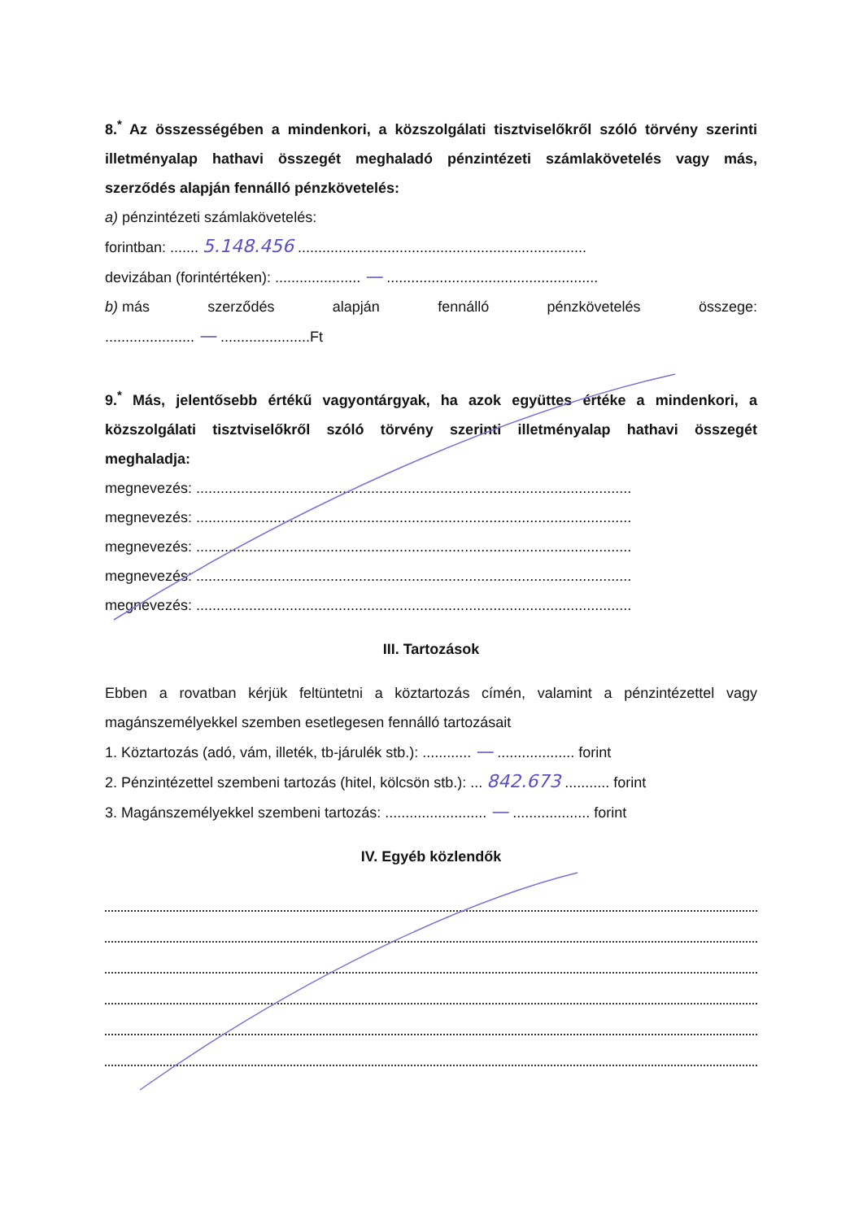8.<sup>*</sup> Az összességében a mindenkori, a közszolgálati tisztviselőkről szóló törvény szerinti illetményalap hathavi összegét meghaladó pénzintézeti számlakövetelés vagy más, szerződés alapján fennálló pénzkövetelés:
a) pénzintézeti számlakövetelés:
forintban: ....... 5.148.456 .......................................................................
devizában (forintértéken): ..................... — ....................................................
b) más szerződés alapján fennálló pénzkövetelés összege:
...................... — ......................Ft
9.<sup>*</sup> Más, jelentősebb értékű vagyontárgyak, ha azok együttes értéke a mindenkori, a közszolgálati tisztviselőkről szóló törvény szerinti illetményalap hathavi összegét meghaladja:
megnevezés: ...........................................................................................................
megnevezés: ...........................................................................................................
megnevezés: ...........................................................................................................
megnevezés: ...........................................................................................................
megnevezés: ...........................................................................................................
III. Tartozások
Ebben a rovatban kérjük feltüntetni a köztartozás címén, valamint a pénzintézettel vagy magánszemélyekkel szemben esetlegesen fennálló tartozásait
1. Köztartozás (adó, vám, illeték, tb-járulék stb.): ............ — ................... forint
2. Pénzintézettel szembeni tartozás (hitel, kölcsön stb.): ... 842.673 ........... forint
3. Magánszemélyekkel szembeni tartozás: ......................... — ................... forint
IV. Egyéb közlendők